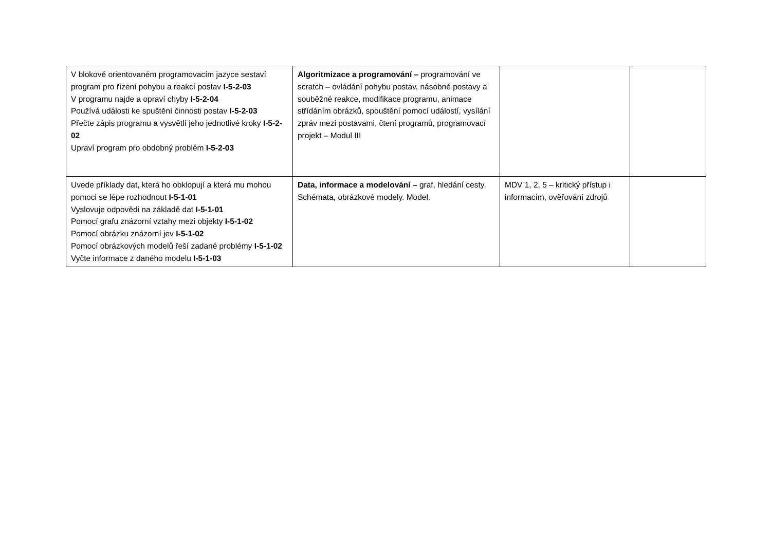| V blokově orientovaném programovacím jazyce sestaví program pro řízení pohybu a reakcí postav I-5-2-03 V programu najde a opraví chyby I-5-2-04 Používá události ke spuštění činnosti postav I-5-2-03 Přečte zápis programu a vysvětlí jeho jednotlivé kroky I-5-2-02 Upraví program pro obdobný problém I-5-2-03 | Algoritmizace a programování – programování ve scratch – ovládání pohybu postav, násobné postavy a souběžné reakce, modifikace programu, animace střídáním obrázků, spouštění pomocí událostí, vysílání zpráv mezi postavami, čtení programů, programovací projekt – Modul III | | |
| Uvede příklady dat, která ho obklopují a která mu mohou pomoci se lépe rozhodnout I-5-1-01 Vyslovuje odpovědi na základě dat I-5-1-01 Pomocí grafu znázorní vztahy mezi objekty I-5-1-02 Pomocí obrázku znázorní jev I-5-1-02 Pomocí obrázkových modelů řeší zadané problémy I-5-1-02 Vyčte informace z daného modelu I-5-1-03 | Data, informace a modelování – graf, hledání cesty. Schémata, obrázkové modely. Model. | MDV 1, 2, 5 – kritický přístup i informacím, ověřování zdrojů | |